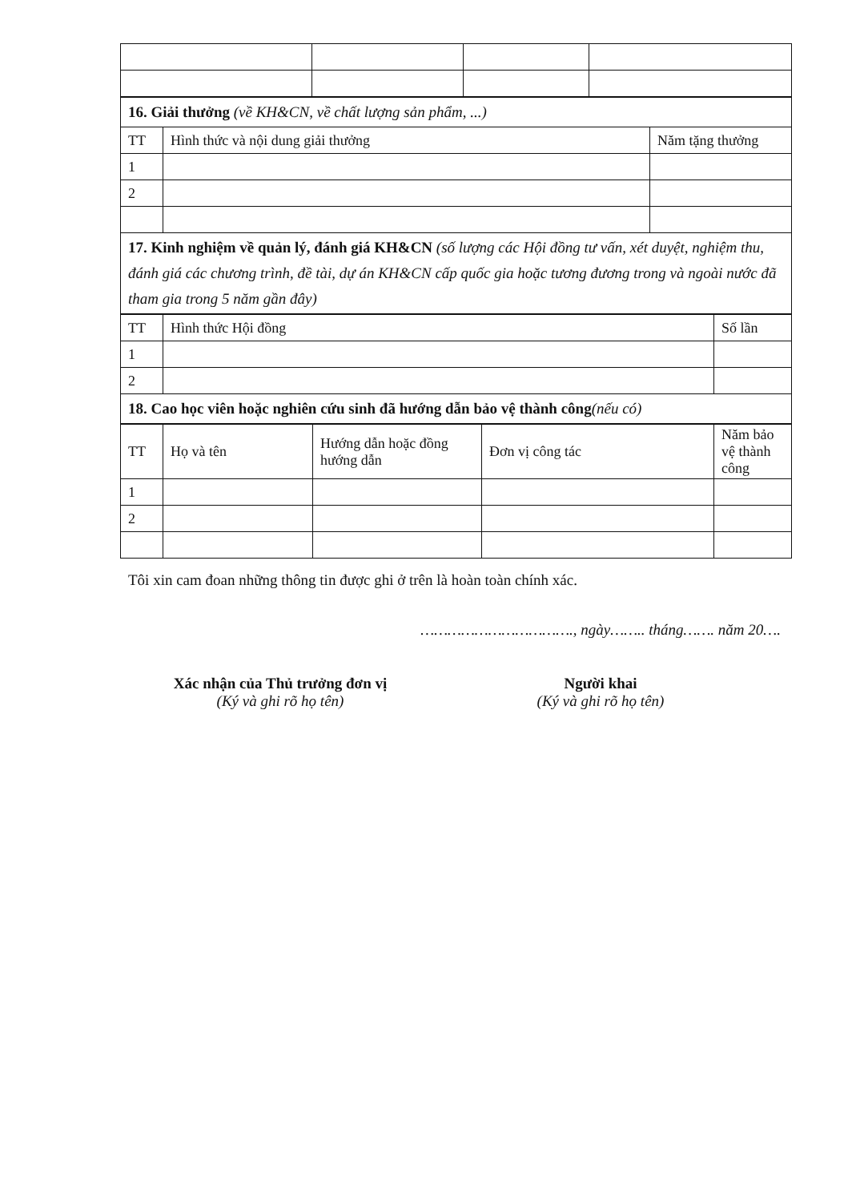| 16. Giải thưởng (về KH&CN, về chất lượng sản phẩm, ...) | | |
| TT | Hình thức và nội dung giải thưởng | Năm tặng thưởng |
| 1 | | |
| 2 | | |
| 17. Kinh nghiệm về quản lý, đánh giá KH&CN (số lượng các Hội đồng tư vấn, xét duyệt, nghiệm thu, đánh giá các chương trình, đề tài, dự án KH&CN cấp quốc gia hoặc tương đương trong và ngoài nước đã tham gia trong 5 năm gần đây) | | |
| TT | Hình thức Hội đồng | Số lần |
| --- | --- | --- |
| 1 | | |
| 2 | | |
| 18. Cao học viên hoặc nghiên cứu sinh đã hướng dẫn bảo vệ thành công (nếu có) | | |
| TT | Họ và tên | Hướng dẫn hoặc đồng hướng dẫn | Đơn vị công tác | Năm bảo vệ thành công |
| --- | --- | --- | --- | --- |
| 1 | | | | |
| 2 | | | | |
Tôi xin cam đoan những thông tin được ghi ở trên là hoàn toàn chính xác.
……………………………., ngày…….. tháng……. năm 20….
Xác nhận của Thủ trưởng đơn vị
(Ký và ghi rõ họ tên)
Người khai
(Ký và ghi rõ họ tên)